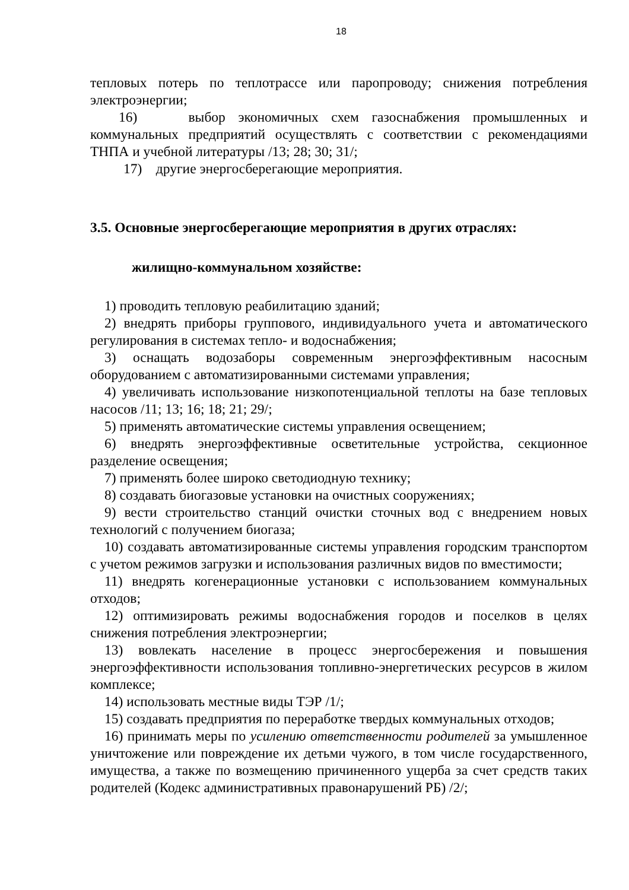18
тепловых потерь по теплотрассе или паропроводу; снижения потребления электроэнергии;
16) выбор экономичных схем газоснабжения промышленных и коммунальных предприятий осуществлять с соответствии с рекомендациями ТНПА и учебной литературы /13; 28; 30; 31/;
17) другие энергосберегающие мероприятия.
3.5. Основные энергосберегающие мероприятия в других отраслях:
жилищно-коммунальном хозяйстве:
1) проводить тепловую реабилитацию зданий;
2) внедрять приборы группового, индивидуального учета и автоматического регулирования в системах тепло- и водоснабжения;
3) оснащать водозаборы современным энергоэффективным насосным оборудованием с автоматизированными системами управления;
4) увеличивать использование низкопотенциальной теплоты на базе тепловых насосов /11; 13; 16; 18; 21; 29/;
5) применять автоматические системы управления освещением;
6) внедрять энергоэффективные осветительные устройства, секционное разделение освещения;
7) применять более широко светодиодную технику;
8) создавать биогазовые установки на очистных сооружениях;
9) вести строительство станций очистки сточных вод с внедрением новых технологий с получением биогаза;
10) создавать автоматизированные системы управления городским транспортом с учетом режимов загрузки и использования различных видов по вместимости;
11) внедрять когенерационные установки с использованием коммунальных отходов;
12) оптимизировать режимы водоснабжения городов и поселков в целях снижения потребления электроэнергии;
13) вовлекать население в процесс энергосбережения и повышения энергоэффективности использования топливно-энергетических ресурсов в жилом комплексе;
14) использовать местные виды ТЭР /1/;
15) создавать предприятия по переработке твердых коммунальных отходов;
16) принимать меры по усилению ответственности родителей за умышленное уничтожение или повреждение их детьми чужого, в том числе государственного, имущества, а также по возмещению причиненного ущерба за счет средств таких родителей (Кодекс административных правонарушений РБ) /2/;